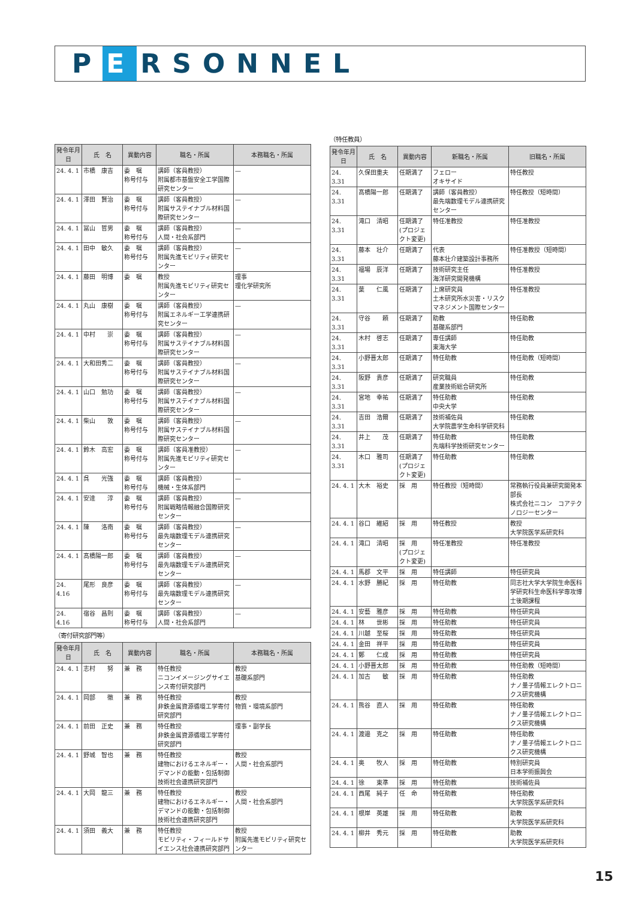P E RSONNEL
.
| 発令年月日 | 氏 名 | 異動内容 | 職名・所属 | 本務職名・所属 |
| --- | --- | --- | --- | --- |
| 24. 4. 1 | 市橋 康吉 | 委 嘱 称号付与 | 講師（客員教授） 附属都市基盤安全工学国際研究センター | — |
| 24. 4. 1 | 澤田 賢治 | 委 嘱 称号付与 | 講師（客員教授） 附属サステイナブル材料国際研究センター | — |
| 24. 4. 1 | 冨山 哲男 | 委 嘱 称号付与 | 講師（客員教授） 人間・社会系部門 | — |
| 24. 4. 1 | 田中 敏久 | 委 嘱 称号付与 | 講師（客員教授） 附属先進モビリティ研究センター | — |
| 24. 4. 1 | 藤田 明博 | 委 嘱 | 教授 附属先進モビリティ研究センター | 理事 理化学研究所 |
| 24. 4. 1 | 丸山 康樹 | 委 嘱 称号付与 | 講師（客員教授） 附属エネルギー工学連携研究センター | — |
| 24. 4. 1 | 中村 崇 | 委 嘱 称号付与 | 講師（客員教授） 附属サステイナブル材料国際研究センター | — |
| 24. 4. 1 | 大和田秀二 | 委 嘱 称号付与 | 講師（客員教授） 附属サステイナブル材料国際研究センター | — |
| 24. 4. 1 | 山口 勉功 | 委 嘱 称号付与 | 講師（客員教授） 附属サステイナブル材料国際研究センター | — |
| 24. 4. 1 | 柴山 敦 | 委 嘱 称号付与 | 講師（客員教授） 附属サステイナブル材料国際研究センター | — |
| 24. 4. 1 | 鈴木 高宏 | 委 嘱 称号付与 | 講師（客員准教授） 附属先進モビリティ研究センター | — |
| 24. 4. 1 | 呉 光強 | 委 嘱 称号付与 | 講師（客員教授） 機械・生体系部門 | — |
| 24. 4. 1 | 安達 淳 | 委 嘱 称号付与 | 講師（客員教授） 附属戦略情報融合国際研究センター | — |
| 24. 4. 1 | 陳 洛南 | 委 嘱 称号付与 | 講師（客員教授） 最先端数理モデル連携研究センター | — |
| 24. 4. 1 | 髙橋陽一郎 | 委 嘱 称号付与 | 講師（客員教授） 最先端数理モデル連携研究センター | — |
| 24. 4.16 | 尾形 良彦 | 委 嘱 称号付与 | 講師（客員教授） 最先端数理モデル連携研究センター | — |
| 24. 4.16 | 宿谷 昌則 | 委 嘱 称号付与 | 講師（客員教授） 人間・社会系部門 | — |
（寄付研究部門等）
| 発令年月日 | 氏 名 | 異動内容 | 職名・所属 | 本務職名・所属 |
| --- | --- | --- | --- | --- |
| 24. 4. 1 | 志村 努 | 兼 務 | 特任教授 ニコンイメージングサイエンス寄付研究部門 | 教授 基礎系部門 |
| 24. 4. 1 | 岡部 徹 | 兼 務 | 特任教授 非鉄金属資源循環工学寄付研究部門 | 教授 物質・環境系部門 |
| 24. 4. 1 | 前田 正史 | 兼 務 | 特任教授 非鉄金属資源循環工学寄付研究部門 | 理事・副学長 |
| 24. 4. 1 | 野城 智也 | 兼 務 | 特任教授 建物におけるエネルギー・デマンドの能動・包括制御技術社会連携研究部門 | 教授 人間・社会系部門 |
| 24. 4. 1 | 大岡 龍三 | 兼 務 | 特任教授 建物におけるエネルギー・デマンドの能動・包括制御技術社会連携研究部門 | 教授 人間・社会系部門 |
| 24. 4. 1 | 須田 義大 | 兼 務 | 特任教授 モビリティ・フィールドサイエンス社会連携研究部門 | 教授 附属先進モビリティ研究センター |
（特任教員）
| 発令年月日 | 氏 名 | 異動内容 | 新職名・所属 | 旧職名・所属 |
| --- | --- | --- | --- | --- |
| 24. 3.31 | 久保田重夫 | 任期満了 | フェロー オキサイド | 特任教授 |
| 24. 3.31 | 髙橋陽一郎 | 任期満了 | 講師（客員教授） 最先端数理モデル連携研究センター | 特任教授（短時間） |
| 24. 3.31 | 滝口 清昭 | 任期満了 (プロジェクト変更) | 特任准教授 | 特任准教授 |
| 24. 3.31 | 藤本 壮介 | 任期満了 | 代表 藤本壮介建築設計事務所 | 特任准教授（短時間） |
| 24. 3.31 | 福場 辰洋 | 任期満了 | 技術研究主任 海洋研究開発機構 | 特任准教授 |
| 24. 3.31 | 葉 仁風 | 任期満了 | 上席研究員 土木研究所水災害・リスクマネジメント国際センター | 特任准教授 |
| 24. 3.31 | 守谷 頼 | 任期満了 | 助教 基礎系部門 | 特任助教 |
| 24. 3.31 | 木村 啓志 | 任期満了 | 専任講師 東海大学 | 特任助教 |
| 24. 3.31 | 小野晋太郎 | 任期満了 | 特任助教 | 特任助教（短時間） |
| 24. 3.31 | 阪野 貴彦 | 任期満了 | 研究職員 産業技術総合研究所 | 特任助教 |
| 24. 3.31 | 宮地 幸祐 | 任期満了 | 特任助教 中央大学 | 特任助教 |
| 24. 3.31 | 吉田 浩爾 | 任期満了 | 技術補佐員 大学院農学生命科学研究科 | 特任助教 |
| 24. 3.31 | 井上 茂 | 任期満了 | 特任助教 先端科学技術研究センター | 特任助教 |
| 24. 3.31 | 木口 雅司 | 任期満了 (プロジェクト変更) | 特任助教 | 特任助教 |
| 24. 4. 1 | 大木 裕史 | 採 用 | 特任教授（短時間） | 常務執行役員兼研究開発本部長 株式会社ニコン コアテクノロジーセンター |
| 24. 4. 1 | 谷口 維紹 | 採 用 | 特任教授 | 教授 大学院医学系研究科 |
| 24. 4. 1 | 滝口 清昭 | 採 用 (プロジェクト変更) | 特任准教授 | 特任准教授 |
| 24. 4. 1 | 馬郡 文平 | 採 用 | 特任講師 | 特任研究員 |
| 24. 4. 1 | 水野 勝紀 | 採 用 | 特任助教 | 同志社大学大学院生命医科学研究科生命医科学専攻博士後期課程 |
| 24. 4. 1 | 安藝 雅彦 | 採 用 | 特任助教 | 特任研究員 |
| 24. 4. 1 | 林 世彬 | 採 用 | 特任助教 | 特任研究員 |
| 24. 4. 1 | 川越 至桜 | 採 用 | 特任助教 | 特任研究員 |
| 24. 4. 1 | 金田 祥平 | 採 用 | 特任助教 | 特任研究員 |
| 24. 4. 1 | 鄭 仁成 | 採 用 | 特任助教 | 特任研究員 |
| 24. 4. 1 | 小野晋太郎 | 採 用 | 特任助教 | 特任助教（短時間） |
| 24. 4. 1 | 加古 敏 | 採 用 | 特任助教 | 特任助教 ナノ量子情報エレクトロニクス研究機構 |
| 24. 4. 1 | 熊谷 直人 | 採 用 | 特任助教 | 特任助教 ナノ量子情報エレクトロニクス研究機構 |
| 24. 4. 1 | 渡邉 克之 | 採 用 | 特任助教 | 特任助教 ナノ量子情報エレクトロニクス研究機構 |
| 24. 4. 1 | 奥 牧人 | 採 用 | 特任助教 | 特別研究員 日本学術振興会 |
| 24. 4. 1 | 徐 東準 | 採 用 | 特任助教 | 技術補佐員 |
| 24. 4. 1 | 西尾 純子 | 任 命 | 特任助教 | 特任助教 大学院医学系研究科 |
| 24. 4. 1 | 根岸 英雄 | 採 用 | 特任助教 | 助教 大学院医学系研究科 |
| 24. 4. 1 | 柳井 秀元 | 採 用 | 特任助教 | 助教 大学院医学系研究科 |
15